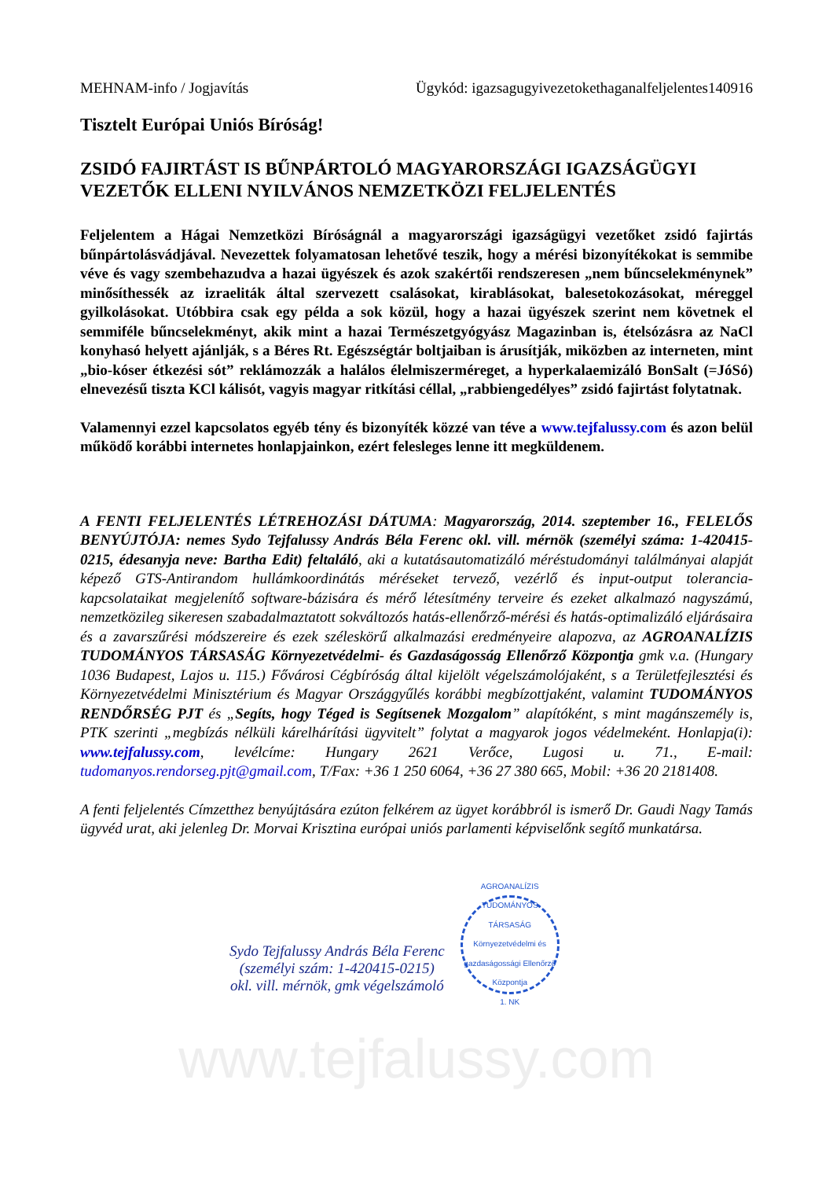MEHNAM-info / Jogjavítás Ügykód: igazsagugyivezetokethaganalfeljelentes140916
Tisztelt Európai Uniós Bíróság!
ZSIDÓ FAJIRTÁST IS BŰNPÁRTOLÓ MAGYARORSZÁGI IGAZSÁGÜGYI VEZETŐK ELLENI NYILVÁNOS NEMZETKÖZI FELJELENTÉS
Feljelentem a Hágai Nemzetközi Bíróságnál a magyarországi igazságügyi vezetőket zsidó fajirtás bűnpártolásvádjával. Nevezettek folyamatosan lehetővé teszik, hogy a mérési bizonyítékokat is semmibe véve és vagy szembehazudva a hazai ügyészek és azok szakértői rendszeresen „nem bűncselekménynek” minősíthessék az izraeliták által szervezett csalásokat, kirablásokat, balesetokozásokat, méreggel gyilkolásokat. Utóbbira csak egy példa a sok közül, hogy a hazai ügyészek szerint nem követnek el semmiféle bűncselekményt, akik mint a hazai Természetgyógyász Magazinban is, ételsózásra az NaCl konyhasó helyett ajánlják, s a Béres Rt. Egészségtár boltjaiban is árusítják, miközben az interneten, mint „bio-kóser étkezési sót” reklámozzák a halálos élelmiszerméreget, a hyperkalaemizáló BonSalt (=JóSó) elnevezésű tiszta KCl kálisót, vagyis magyar ritkítási céllal, „rabbiengedélyes” zsidó fajirtást folytatnak.
Valamennyi ezzel kapcsolatos egyéb tény és bizonyíték közzé van téve a www.tejfalussy.com és azon belül működő korábbi internetes honlapjainkon, ezért felesleges lenne itt megküldenem.
A FENTI FELJELENTÉS LÉTREHOZÁSI DÁTUMA: Magyarország, 2014. szeptember 16., FELELŐS BENYÚJTÓJA: nemes Sydo Tejfalussy András Béla Ferenc okl. vill. mérnök (személyi száma: 1-420415-0215, édesanyja neve: Bartha Edit) feltaláló, aki a kutatásautomatizáló méréstudományi találmányai alapját képező GTS-Antirandom hullámkoordinátás méréseket tervező, vezérlő és input-output tolerancia-kapcsolataikat megjelenítő software-bázisára és mérő létesítmény terveire és ezeket alkalmazó nagyszámú, nemzetközileg sikeresen szabadalmaztatott sokváltozós hatás-ellenőrző-mérési és hatás-optimalizáló eljárásaira és a zavarszűrési módszereire és ezek széleskörű alkalmazási eredményeire alapozva, az AGROANALÍZIS TUDOMÁNYOS TÁRSASÁG Környezetvédelmi- és Gazdaságosság Ellenőrző Központja gmk v.a. (Hungary 1036 Budapest, Lajos u. 115.) Fővárosi Cégbíróság által kijelölt végelszámolójaként, s a Területfejlesztési és Környezetvédelmi Minisztérium és Magyar Országgyűlés korábbi megbízottjaként, valamint TUDOMÁNYOS RENDŐRSÉG PJT és „Segíts, hogy Téged is Segítsenek Mozgalom” alapítóként, s mint magánszemély is, PTK szerinti „megbízás nélküli kárelhárítási ügyvitelt” folytat a magyarok jogos védelmeként. Honlapja(i): www.tejfalussy.com, levélcíme: Hungary 2621 Verőce, Lugosi u. 71., E-mail: tudomanyos.rendorseg.pjt@gmail.com, T/Fax: +36 1 250 6064, +36 27 380 665, Mobil: +36 20 2181408.
A fenti feljelentés Címzetthez benyújtására ezúton felkérem az ügyet korábbról is ismerő Dr. Gaudi Nagy Tamás ügyvéd urat, aki jelenleg Dr. Morvai Krisztina európai uniós parlamenti képviselőnk segítő munkatársa.
Sydo Tejfalussy András Béla Ferenc
(személyi szám: 1-420415-0215)
okl. vill. mérnök, gmk végelszámoló
AGROANALÍZIS TUDOMÁNYOS TÁRSASÁG
Környezetvédelmi és gazdaságossági Ellenőrző Központja
1. NK
www.tejfalussy.com